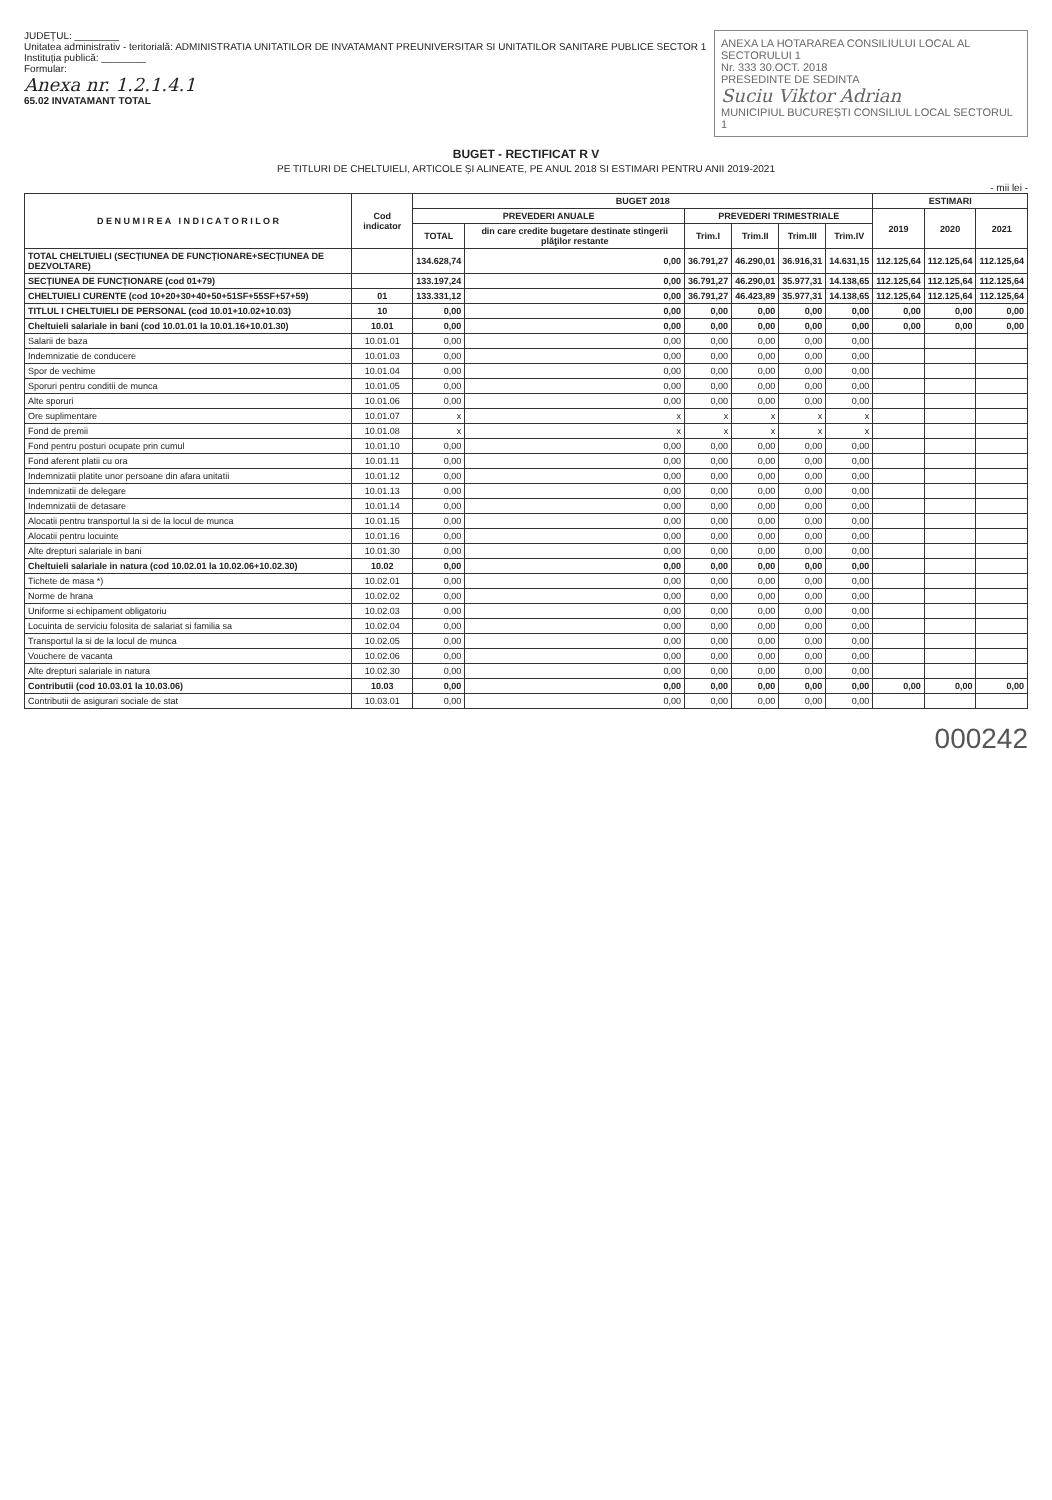JUDEȚUL: ________
Unitatea administrativ - teritorială: ADMINISTRATIA UNITATILOR DE INVATAMANT PREUNIVERSITAR SI UNITATILOR SANITARE PUBLICE SECTOR 1
Instituția publică: ________
Formular:
Anexa nr. 1.2.1.4.1
65.02 INVATAMANT TOTAL
ANEXA LA HOTARAREA CONSILIULUI LOCAL AL SECTORULUI 1
Nr. 333 30.OCT. 2018
PRESEDINTE DE SEDINTA
Suciu Viktor Adrian
MUNICIPIUL BUCUREȘTI CONSILIUL LOCAL SECTORUL 1
BUGET - RECTIFICAT R V
PE TITLURI DE CHELTUIELI, ARTICOLE ȘI ALINEATE, PE ANUL 2018 SI ESTIMARI PENTRU ANII 2019-2021
- mii lei -
| D E N U M I R E A I N D I C A T O R I L O R | Cod indicator | BUGET 2018 | | | | | | ESTIMARI | | |
| --- | --- | --- | --- | --- | --- | --- | --- | --- | --- | --- |
| | | PREVEDERI ANUALE | | PREVEDERI TRIMESTRIALE | | | | 2019 | 2020 | 2021 |
| | | TOTAL | din care credite bugetare destinate stingerii plăţilor restante | Trim.I | Trim.II | Trim.III | Trim.IV | | | |
| TOTAL CHELTUIELI (SECȚIUNEA DE FUNCȚIONARE+SECȚIUNEA DE DEZVOLTARE) | | 134.628,74 | 0,00 | 36.791,27 | 46.290,01 | 36.916,31 | 14.631,15 | 112.125,64 | 112.125,64 | 112.125,64 |
| SECȚIUNEA DE FUNCȚIONARE (cod 01+79) | | 133.197,24 | 0,00 | 36.791,27 | 46.290,01 | 35.977,31 | 14.138,65 | 112.125,64 | 112.125,64 | 112.125,64 |
| CHELTUIELI CURENTE (cod 10+20+30+40+50+51SF+55SF+57+59) | 01 | 133.331,12 | 0,00 | 36.791,27 | 46.423,89 | 35.977,31 | 14.138,65 | 112.125,64 | 112.125,64 | 112.125,64 |
| TITLUL I CHELTUIELI DE PERSONAL (cod 10.01+10.02+10.03) | 10 | 0,00 | 0,00 | 0,00 | 0,00 | 0,00 | 0,00 | 0,00 | 0,00 | 0,00 |
| Cheltuieli salariale in bani (cod 10.01.01 la 10.01.16+10.01.30) | 10.01 | 0,00 | 0,00 | 0,00 | 0,00 | 0,00 | 0,00 | 0,00 | 0,00 | 0,00 |
| Salarii de baza | 10.01.01 | 0,00 | 0,00 | 0,00 | 0,00 | 0,00 | 0,00 | | | |
| Indemnizatie de conducere | 10.01.03 | 0,00 | 0,00 | 0,00 | 0,00 | 0,00 | 0,00 | | | |
| Spor de vechime | 10.01.04 | 0,00 | 0,00 | 0,00 | 0,00 | 0,00 | 0,00 | | | |
| Sporuri pentru conditii de munca | 10.01.05 | 0,00 | 0,00 | 0,00 | 0,00 | 0,00 | 0,00 | | | |
| Alte sporuri | 10.01.06 | 0,00 | 0,00 | 0,00 | 0,00 | 0,00 | 0,00 | | | |
| Ore suplimentare | 10.01.07 | x | x | x | x | x | x | | | |
| Fond de premii | 10.01.08 | x | x | x | x | x | x | | | |
| Fond pentru posturi ocupate prin cumul | 10.01.10 | 0,00 | 0,00 | 0,00 | 0,00 | 0,00 | 0,00 | | | |
| Fond aferent platii cu ora | 10.01.11 | 0,00 | 0,00 | 0,00 | 0,00 | 0,00 | 0,00 | | | |
| Indemnizatii platite unor persoane din afara unitatii | 10.01.12 | 0,00 | 0,00 | 0,00 | 0,00 | 0,00 | 0,00 | | | |
| Indemnizatii de delegare | 10.01.13 | 0,00 | 0,00 | 0,00 | 0,00 | 0,00 | 0,00 | | | |
| Indemnizatii de detasare | 10.01.14 | 0,00 | 0,00 | 0,00 | 0,00 | 0,00 | 0,00 | | | |
| Alocatii pentru transportul la si de la locul de munca | 10.01.15 | 0,00 | 0,00 | 0,00 | 0,00 | 0,00 | 0,00 | | | |
| Alocatii pentru locuinte | 10.01.16 | 0,00 | 0,00 | 0,00 | 0,00 | 0,00 | 0,00 | | | |
| Alte drepturi salariale in bani | 10.01.30 | 0,00 | 0,00 | 0,00 | 0,00 | 0,00 | 0,00 | | | |
| Cheltuieli salariale in natura (cod 10.02.01 la 10.02.06+10.02.30) | 10.02 | 0,00 | 0,00 | 0,00 | 0,00 | 0,00 | 0,00 | | | |
| Tichete de masa *) | 10.02.01 | 0,00 | 0,00 | 0,00 | 0,00 | 0,00 | 0,00 | | | |
| Norme de hrana | 10.02.02 | 0,00 | 0,00 | 0,00 | 0,00 | 0,00 | 0,00 | | | |
| Uniforme si echipament obligatoriu | 10.02.03 | 0,00 | 0,00 | 0,00 | 0,00 | 0,00 | 0,00 | | | |
| Locuinta de serviciu folosita de salariat si familia sa | 10.02.04 | 0,00 | 0,00 | 0,00 | 0,00 | 0,00 | 0,00 | | | |
| Transportul la si de la locul de munca | 10.02.05 | 0,00 | 0,00 | 0,00 | 0,00 | 0,00 | 0,00 | | | |
| Vouchere de vacanta | 10.02.06 | 0,00 | 0,00 | 0,00 | 0,00 | 0,00 | 0,00 | | | |
| Alte drepturi salariale in natura | 10.02.30 | 0,00 | 0,00 | 0,00 | 0,00 | 0,00 | 0,00 | | | |
| Contributii (cod 10.03.01 la 10.03.06) | 10.03 | 0,00 | 0,00 | 0,00 | 0,00 | 0,00 | 0,00 | 0,00 | 0,00 | 0,00 |
| Contributii de asigurari sociale de stat | 10.03.01 | 0,00 | 0,00 | 0,00 | 0,00 | 0,00 | 0,00 | | | |
000242